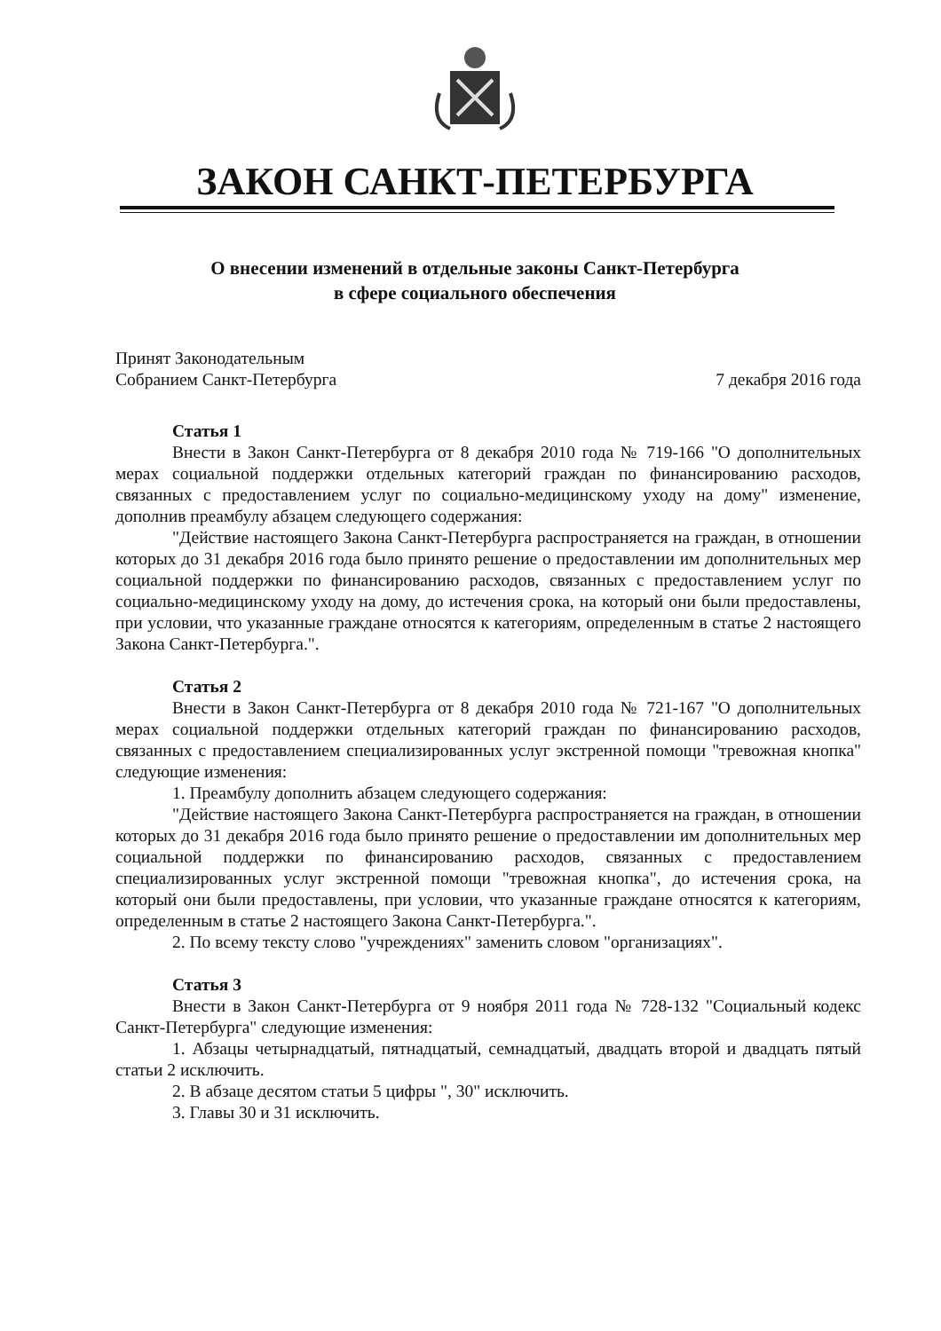ЗАКОН САНКТ-ПЕТЕРБУРГА
О внесении изменений в отдельные законы Санкт-Петербурга
в сфере социального обеспечения
Принят Законодательным
Собранием Санкт-Петербурга
7 декабря 2016 года
Статья 1
Внести в Закон Санкт-Петербурга от 8 декабря 2010 года № 719-166 "О дополнительных мерах социальной поддержки отдельных категорий граждан по финансированию расходов, связанных с предоставлением услуг по социально-медицинскому уходу на дому" изменение, дополнив преамбулу абзацем следующего содержания:
"Действие настоящего Закона Санкт-Петербурга распространяется на граждан, в отношении которых до 31 декабря 2016 года было принято решение о предоставлении им дополнительных мер социальной поддержки по финансированию расходов, связанных с предоставлением услуг по социально-медицинскому уходу на дому, до истечения срока, на который они были предоставлены, при условии, что указанные граждане относятся к категориям, определенным в статье 2 настоящего Закона Санкт-Петербурга.".
Статья 2
Внести в Закон Санкт-Петербурга от 8 декабря 2010 года № 721-167 "О дополнительных мерах социальной поддержки отдельных категорий граждан по финансированию расходов, связанных с предоставлением специализированных услуг экстренной помощи "тревожная кнопка" следующие изменения:
1. Преамбулу дополнить абзацем следующего содержания:
"Действие настоящего Закона Санкт-Петербурга распространяется на граждан, в отношении которых до 31 декабря 2016 года было принято решение о предоставлении им дополнительных мер социальной поддержки по финансированию расходов, связанных с предоставлением специализированных услуг экстренной помощи "тревожная кнопка", до истечения срока, на который они были предоставлены, при условии, что указанные граждане относятся к категориям, определенным в статье 2 настоящего Закона Санкт-Петербурга.".
2. По всему тексту слово "учреждениях" заменить словом "организациях".
Статья 3
Внести в Закон Санкт-Петербурга от 9 ноября 2011 года № 728-132 "Социальный кодекс Санкт-Петербурга" следующие изменения:
1. Абзацы четырнадцатый, пятнадцатый, семнадцатый, двадцать второй и двадцать пятый статьи 2 исключить.
2. В абзаце десятом статьи 5 цифры ", 30" исключить.
3. Главы 30 и 31 исключить.